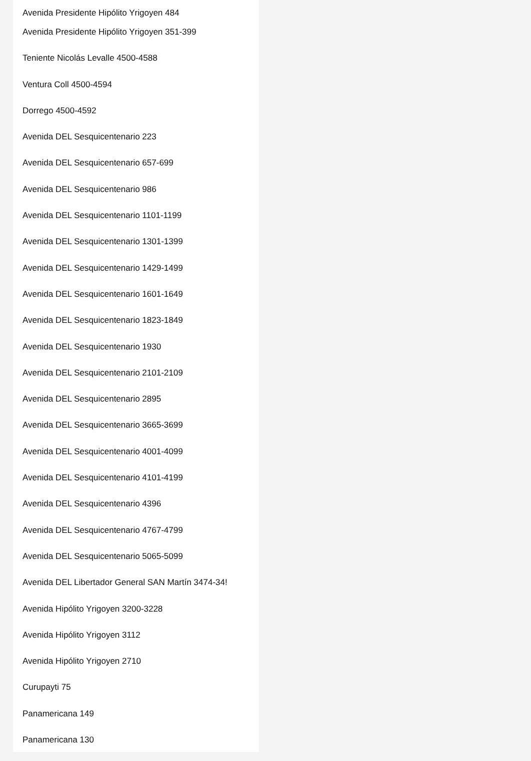Avenida Presidente Hipólito Yrigoyen 484
Avenida Presidente Hipólito Yrigoyen 351-399
Teniente Nicolás Levalle 4500-4588
Ventura Coll 4500-4594
Dorrego 4500-4592
Avenida DEL Sesquicentenario 223
Avenida DEL Sesquicentenario 657-699
Avenida DEL Sesquicentenario 986
Avenida DEL Sesquicentenario 1101-1199
Avenida DEL Sesquicentenario 1301-1399
Avenida DEL Sesquicentenario 1429-1499
Avenida DEL Sesquicentenario 1601-1649
Avenida DEL Sesquicentenario 1823-1849
Avenida DEL Sesquicentenario 1930
Avenida DEL Sesquicentenario 2101-2109
Avenida DEL Sesquicentenario 2895
Avenida DEL Sesquicentenario 3665-3699
Avenida DEL Sesquicentenario 4001-4099
Avenida DEL Sesquicentenario 4101-4199
Avenida DEL Sesquicentenario 4396
Avenida DEL Sesquicentenario 4767-4799
Avenida DEL Sesquicentenario 5065-5099
Avenida DEL Libertador General SAN Martín 3474-34!
Avenida Hipólito Yrigoyen 3200-3228
Avenida Hipólito Yrigoyen 3112
Avenida Hipólito Yrigoyen 2710
Curupayti 75
Panamericana 149
Panamericana 130